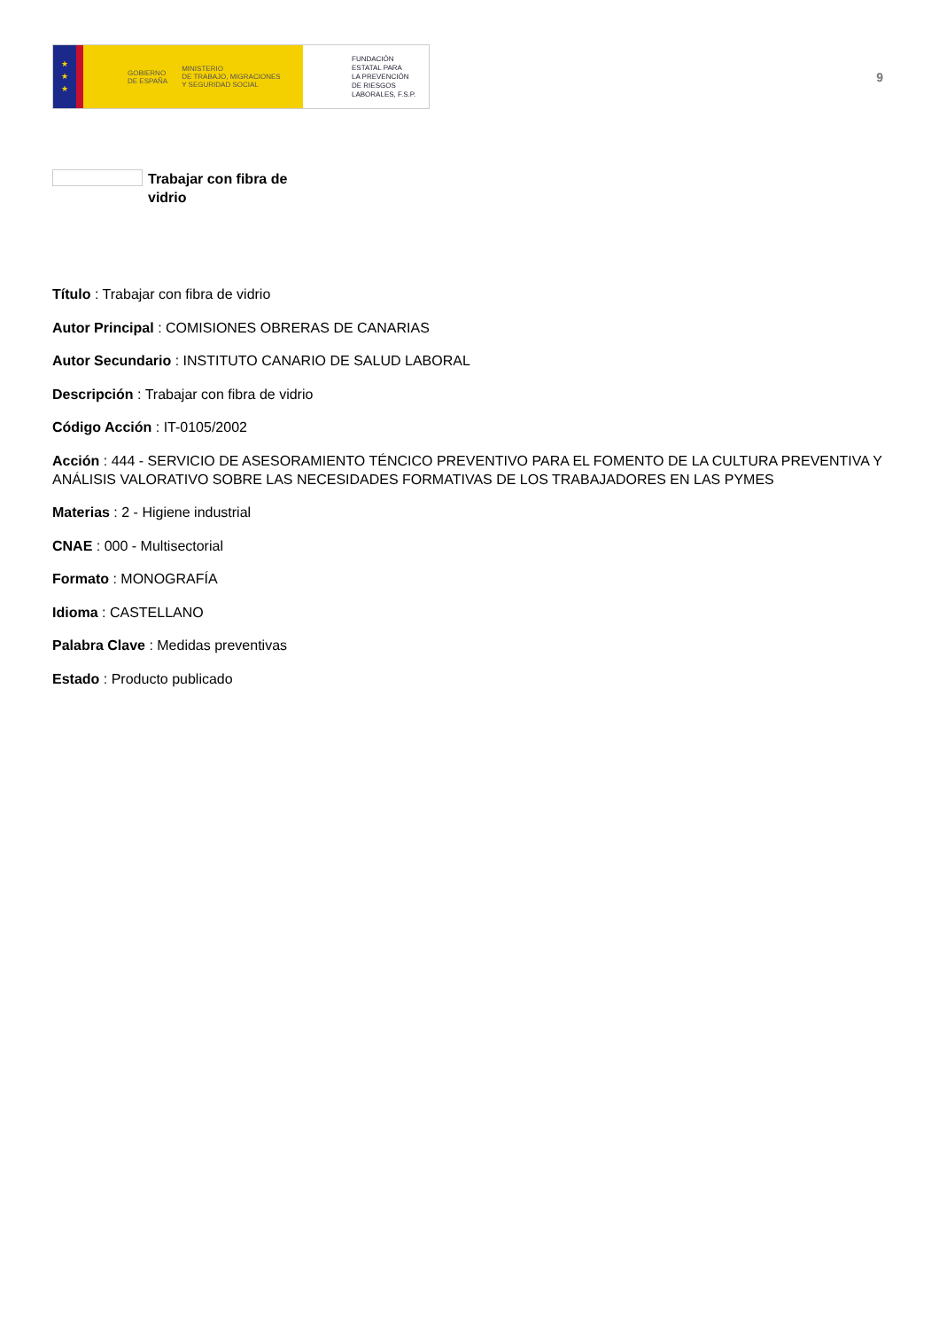★
★
★
GOBIERNO
DE ESPAÑA MINISTERIO
DE TRABAJO, MIGRACIONES
Y SEGURIDAD SOCIAL
FUNDACIÓN
ESTATAL PARA
LA PREVENCIÓN
DE RIESGOS
LABORALES, F.S.P.
9
Trabajar con fibra de vidrio
Título : Trabajar con fibra de vidrio
Autor Principal : COMISIONES OBRERAS DE CANARIAS
Autor Secundario : INSTITUTO CANARIO DE SALUD LABORAL
Descripción : Trabajar con fibra de vidrio
Código Acción : IT-0105/2002
Acción : 444 - SERVICIO DE ASESORAMIENTO TÉNCICO PREVENTIVO PARA EL FOMENTO DE LA CULTURA PREVENTIVA Y ANÁLISIS VALORATIVO SOBRE LAS NECESIDADES FORMATIVAS DE LOS TRABAJADORES EN LAS PYMES
Materias : 2 - Higiene industrial
CNAE : 000 - Multisectorial
Formato : MONOGRAFÍA
Idioma : CASTELLANO
Palabra Clave : Medidas preventivas
Estado : Producto publicado